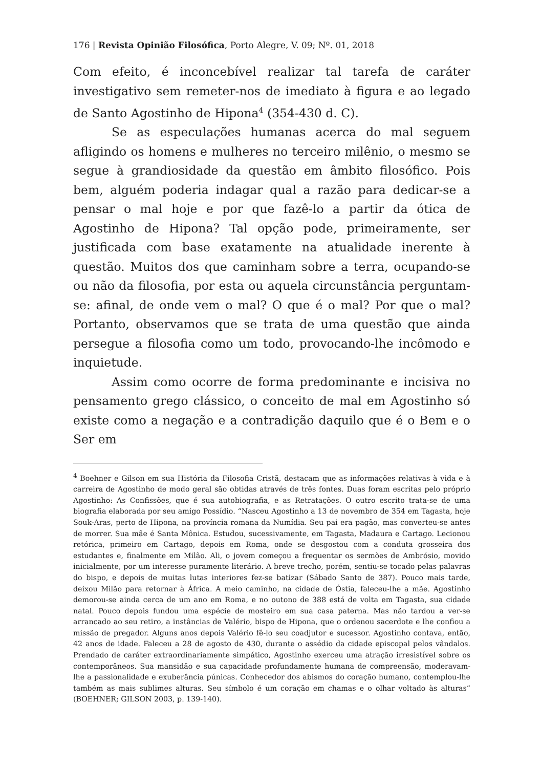176 | Revista Opinião Filosófica, Porto Alegre, V. 09; Nº. 01, 2018
Com efeito, é inconcebível realizar tal tarefa de caráter investigativo sem remeter-nos de imediato à figura e ao legado de Santo Agostinho de Hipona<sup>4</sup> (354-430 d. C).
Se as especulações humanas acerca do mal seguem afligindo os homens e mulheres no terceiro milênio, o mesmo se segue à grandiosidade da questão em âmbito filosófico. Pois bem, alguém poderia indagar qual a razão para dedicar-se a pensar o mal hoje e por que fazê-lo a partir da ótica de Agostinho de Hipona? Tal opção pode, primeiramente, ser justificada com base exatamente na atualidade inerente à questão. Muitos dos que caminham sobre a terra, ocupando-se ou não da filosofia, por esta ou aquela circunstância perguntam-se: afinal, de onde vem o mal? O que é o mal? Por que o mal? Portanto, observamos que se trata de uma questão que ainda persegue a filosofia como um todo, provocando-lhe incômodo e inquietude.
Assim como ocorre de forma predominante e incisiva no pensamento grego clássico, o conceito de mal em Agostinho só existe como a negação e a contradição daquilo que é o Bem e o Ser em
<sup>4</sup> Boehner e Gilson em sua História da Filosofia Cristã, destacam que as informações relativas à vida e à carreira de Agostinho de modo geral são obtidas através de três fontes. Duas foram escritas pelo próprio Agostinho: As Confissões, que é sua autobiografia, e as Retratações. O outro escrito trata-se de uma biografia elaborada por seu amigo Possídio. “Nasceu Agostinho a 13 de novembro de 354 em Tagasta, hoje Souk-Aras, perto de Hipona, na província romana da Numídia. Seu pai era pagão, mas converteu-se antes de morrer. Sua mãe é Santa Mônica. Estudou, sucessivamente, em Tagasta, Madaura e Cartago. Lecionou retórica, primeiro em Cartago, depois em Roma, onde se desgostou com a conduta grosseira dos estudantes e, finalmente em Milão. Ali, o jovem começou a frequentar os sermões de Ambrósio, movido inicialmente, por um interesse puramente literário. A breve trecho, porém, sentiu-se tocado pelas palavras do bispo, e depois de muitas lutas interiores fez-se batizar (Sábado Santo de 387). Pouco mais tarde, deixou Milão para retornar à África. A meio caminho, na cidade de Óstia, faleceu-lhe a mãe. Agostinho demorou-se ainda cerca de um ano em Roma, e no outono de 388 está de volta em Tagasta, sua cidade natal. Pouco depois fundou uma espécie de mosteiro em sua casa paterna. Mas não tardou a ver-se arrancado ao seu retiro, a instâncias de Valério, bispo de Hipona, que o ordenou sacerdote e lhe confiou a missão de pregador. Alguns anos depois Valério fê-lo seu coadjutor e sucessor. Agostinho contava, então, 42 anos de idade. Faleceu a 28 de agosto de 430, durante o assédio da cidade episcopal pelos vândalos. Prendado de caráter extraordinariamente simpático, Agostinho exerceu uma atração irresistível sobre os contemporâneos. Sua mansidão e sua capacidade profundamente humana de compreensão, moderavam-lhe a passionalidade e exuberância púnicas. Conhecedor dos abismos do coração humano, contemplou-lhe também as mais sublimes alturas. Seu símbolo é um coração em chamas e o olhar voltado às alturas” (BOEHNER; GILSON 2003, p. 139-140).